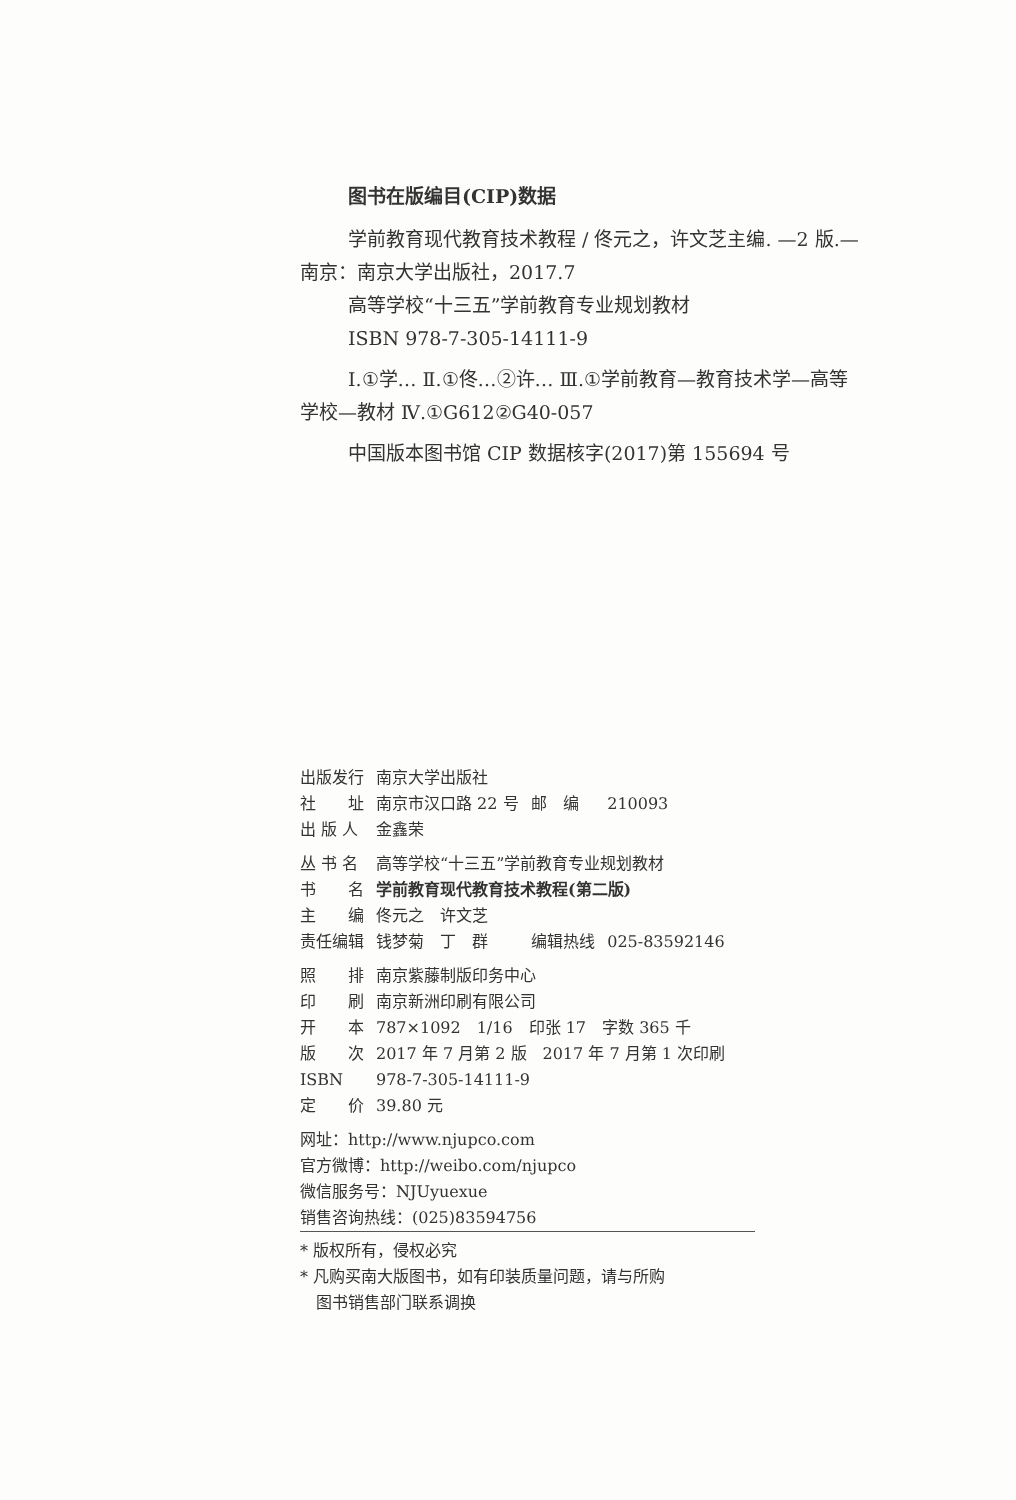图书在版编目(CIP)数据
学前教育现代教育技术教程 / 佟元之，许文芝主编. —2 版.—南京：南京大学出版社，2017.7
高等学校“十三五”学前教育专业规划教材
ISBN 978-7-305-14111-9
Ⅰ.①学… Ⅱ.①佟…②许… Ⅲ.①学前教育—教育技术学—高等学校—教材 Ⅳ.①G612②G40-057
中国版本图书馆 CIP 数据核字(2017)第 155694 号
| 出版发行 | 南京大学出版社 | | |
| 社 址 | 南京市汉口路 22 号 | 邮 编 | 210093 |
| 出 版 人 | 金鑫荣 | | |
| 丛 书 名 | 高等学校“十三五”学前教育专业规划教材 | | |
| 书 名 | 学前教育现代教育技术教程(第二版) | | |
| 主 编 | 佟元之 许文芝 | | |
| 责任编辑 | 钱梦菊 丁 群 | 编辑热线 | 025-83592146 |
| 照 排 | 南京紫藤制版印务中心 | | |
| 印 刷 | 南京新洲印刷有限公司 | | |
| 开 本 | 787×1092 1/16 印张 17 字数 365 千 | | |
| 版 次 | 2017 年 7 月第 2 版 2017 年 7 月第 1 次印刷 | | |
| ISBN | 978-7-305-14111-9 | | |
| 定 价 | 39.80 元 | | |
网址：http://www.njupco.com
官方微博：http://weibo.com/njupco
微信服务号：NJUyuexue
销售咨询热线：(025)83594756
* 版权所有，侵权必究
* 凡购买南大版图书，如有印装质量问题，请与所购
　图书销售部门联系调换